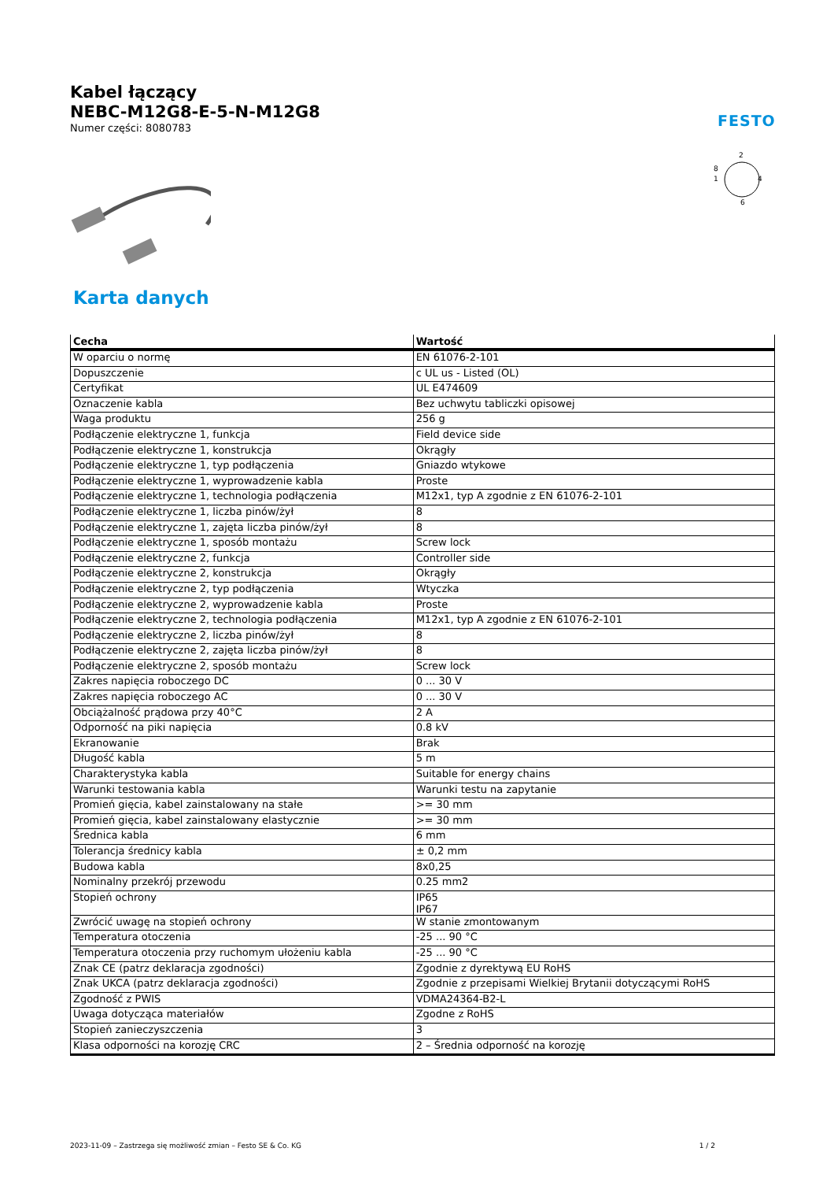Kabel łączący
NEBC-M12G8-E-5-N-M12G8
Numer części: 8080783
FESTO
2
8
1
4
6
Karta danych
| Cecha | Wartość |
| --- | --- |
| W oparciu o normę | EN 61076-2-101 |
| Dopuszczenie | c UL us - Listed (OL) |
| Certyfikat | UL E474609 |
| Oznaczenie kabla | Bez uchwytu tabliczki opisowej |
| Waga produktu | 256 g |
| Podłączenie elektryczne 1, funkcja | Field device side |
| Podłączenie elektryczne 1, konstrukcja | Okrągły |
| Podłączenie elektryczne 1, typ podłączenia | Gniazdo wtykowe |
| Podłączenie elektryczne 1, wyprowadzenie kabla | Proste |
| Podłączenie elektryczne 1, technologia podłączenia | M12x1, typ A zgodnie z EN 61076-2-101 |
| Podłączenie elektryczne 1, liczba pinów/żył | 8 |
| Podłączenie elektryczne 1, zajęta liczba pinów/żył | 8 |
| Podłączenie elektryczne 1, sposób montażu | Screw lock |
| Podłączenie elektryczne 2, funkcja | Controller side |
| Podłączenie elektryczne 2, konstrukcja | Okrągły |
| Podłączenie elektryczne 2, typ podłączenia | Wtyczka |
| Podłączenie elektryczne 2, wyprowadzenie kabla | Proste |
| Podłączenie elektryczne 2, technologia podłączenia | M12x1, typ A zgodnie z EN 61076-2-101 |
| Podłączenie elektryczne 2, liczba pinów/żył | 8 |
| Podłączenie elektryczne 2, zajęta liczba pinów/żył | 8 |
| Podłączenie elektryczne 2, sposób montażu | Screw lock |
| Zakres napięcia roboczego DC | 0 ... 30 V |
| Zakres napięcia roboczego AC | 0 ... 30 V |
| Obciążalność prądowa przy 40°C | 2 A |
| Odporność na piki napięcia | 0.8 kV |
| Ekranowanie | Brak |
| Długość kabla | 5 m |
| Charakterystyka kabla | Suitable for energy chains |
| Warunki testowania kabla | Warunki testu na zapytanie |
| Promień gięcia, kabel zainstalowany na stałe | >= 30 mm |
| Promień gięcia, kabel zainstalowany elastycznie | >= 30 mm |
| Średnica kabla | 6 mm |
| Tolerancja średnicy kabla | ± 0,2 mm |
| Budowa kabla | 8x0,25 |
| Nominalny przekrój przewodu | 0.25 mm2 |
| Stopień ochrony | IP65 IP67 |
| Zwrócić uwagę na stopień ochrony | W stanie zmontowanym |
| Temperatura otoczenia | -25 ... 90 °C |
| Temperatura otoczenia przy ruchomym ułożeniu kabla | -25 ... 90 °C |
| Znak CE (patrz deklaracja zgodności) | Zgodnie z dyrektywą EU RoHS |
| Znak UKCA (patrz deklaracja zgodności) | Zgodnie z przepisami Wielkiej Brytanii dotyczącymi RoHS |
| Zgodność z PWIS | VDMA24364-B2-L |
| Uwaga dotycząca materiałów | Zgodne z RoHS |
| Stopień zanieczyszczenia | 3 |
| Klasa odporności na korozję CRC | 2 – Średnia odporność na korozję |
2023-11-09 – Zastrzega się możliwość zmian – Festo SE & Co. KG 1 / 2